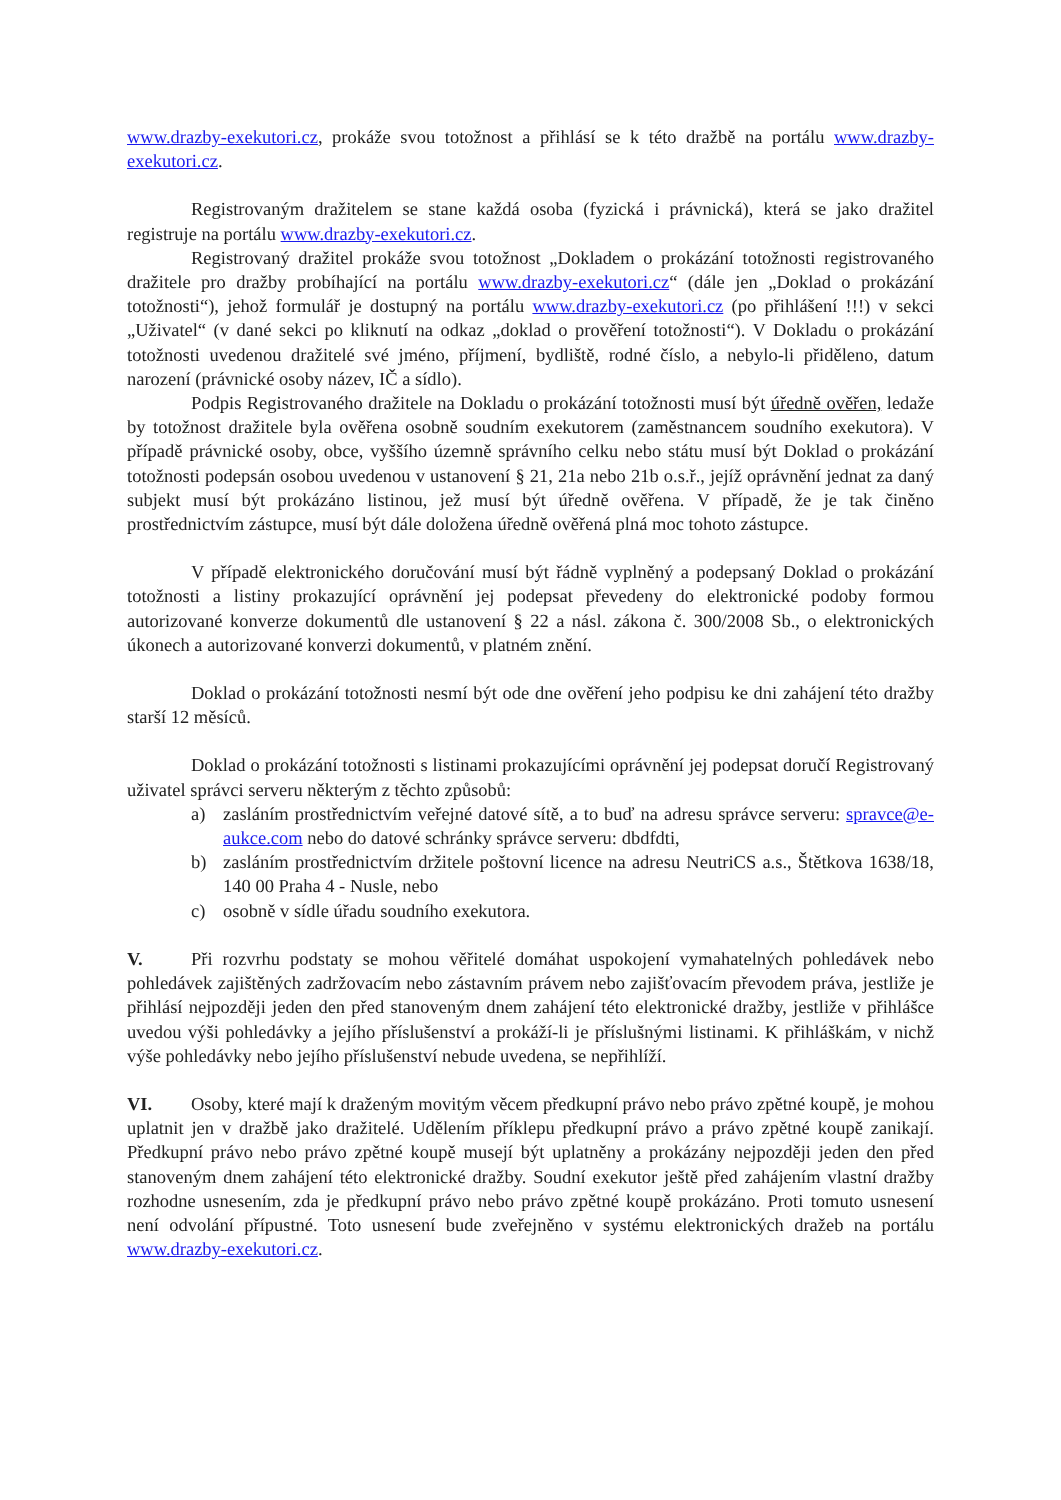www.drazby-exekutori.cz, prokáže svou totožnost a přihlásí se k této dražbě na portálu www.drazby-exekutori.cz.
Registrovaným dražitelem se stane každá osoba (fyzická i právnická), která se jako dražitel registruje na portálu www.drazby-exekutori.cz.
Registrovaný dražitel prokáže svou totožnost „Dokladem o prokázání totožnosti registrovaného dražitele pro dražby probíhající na portálu www.drazby-exekutori.cz“ (dále jen „Doklad o prokázání totožnosti“), jehož formulář je dostupný na portálu www.drazby-exekutori.cz (po přihlášení !!!) v sekci „Uživatel“ (v dané sekci po kliknutí na odkaz „doklad o prověření totožnosti“). V Dokladu o prokázání totožnosti uvedenou dražitelé své jméno, příjmení, bydliště, rodné číslo, a nebylo-li přiděleno, datum narození (právnické osoby název, IČ a sídlo).
Podpis Registrovaného dražitele na Dokladu o prokázání totožnosti musí být úředně ověřen, ledaže by totožnost dražitele byla ověřena osobně soudním exekutorem (zaměstnancem soudního exekutora). V případě právnické osoby, obce, vyššího územně správního celku nebo státu musí být Doklad o prokázání totožnosti podepsán osobou uvedenou v ustanovení § 21, 21a nebo 21b o.s.ř., jejíž oprávnění jednat za daný subjekt musí být prokázáno listinou, jež musí být úředně ověřena. V případě, že je tak činěno prostřednictvím zástupce, musí být dále doložena úředně ověřená plná moc tohoto zástupce.
V případě elektronického doručování musí být řádně vyplněný a podepsaný Doklad o prokázání totožnosti a listiny prokazující oprávnění jej podepsat převedeny do elektronické podoby formou autorizované konverze dokumentů dle ustanovení § 22 a násl. zákona č. 300/2008 Sb., o elektronických úkonech a autorizované konverzi dokumentů, v platném znění.
Doklad o prokázání totožnosti nesmí být ode dne ověření jeho podpisu ke dni zahájení této dražby starší 12 měsíců.
Doklad o prokázání totožnosti s listinami prokazujícími oprávnění jej podepsat doručí Registrovaný uživatel správci serveru některým z těchto způsobů:
a) zasláním prostřednictvím veřejné datové sítě, a to buď na adresu správce serveru: spravce@e-aukce.com nebo do datové schránky správce serveru: dbdfdti,
b) zasláním prostřednictvím držitele poštovní licence na adresu NeutriCS a.s., Štětkova 1638/18, 140 00 Praha 4 - Nusle, nebo
c) osobně v sídle úřadu soudního exekutora.
V. Při rozvrhu podstaty se mohou věřitelé domáhat uspokojení vymahatelných pohledávek nebo pohledávek zajištěných zadržovacím nebo zástavním právem nebo zajišťovacím převodem práva, jestliže je přihlásí nejpozději jeden den před stanoveným dnem zahájení této elektronické dražby, jestliže v přihlášce uvedou výši pohledávky a jejího příslušenství a prokáží-li je příslušnými listinami. K přihláškám, v nichž výše pohledávky nebo jejího příslušenství nebude uvedena, se nepřihlíží.
VI. Osoby, které mají k draženým movitým věcem předkupní právo nebo právo zpětné koupě, je mohou uplatnit jen v dražbě jako dražitelé. Udělením příklepu předkupní právo a právo zpětné koupě zanikají. Předkupní právo nebo právo zpětné koupě musejí být uplatněny a prokázány nejpozději jeden den před stanoveným dnem zahájení této elektronické dražby. Soudní exekutor ještě před zahájením vlastní dražby rozhodne usnesením, zda je předkupní právo nebo právo zpětné koupě prokázáno. Proti tomuto usnesení není odvolání přípustné. Toto usnesení bude zveřejněno v systému elektronických dražeb na portálu www.drazby-exekutori.cz.